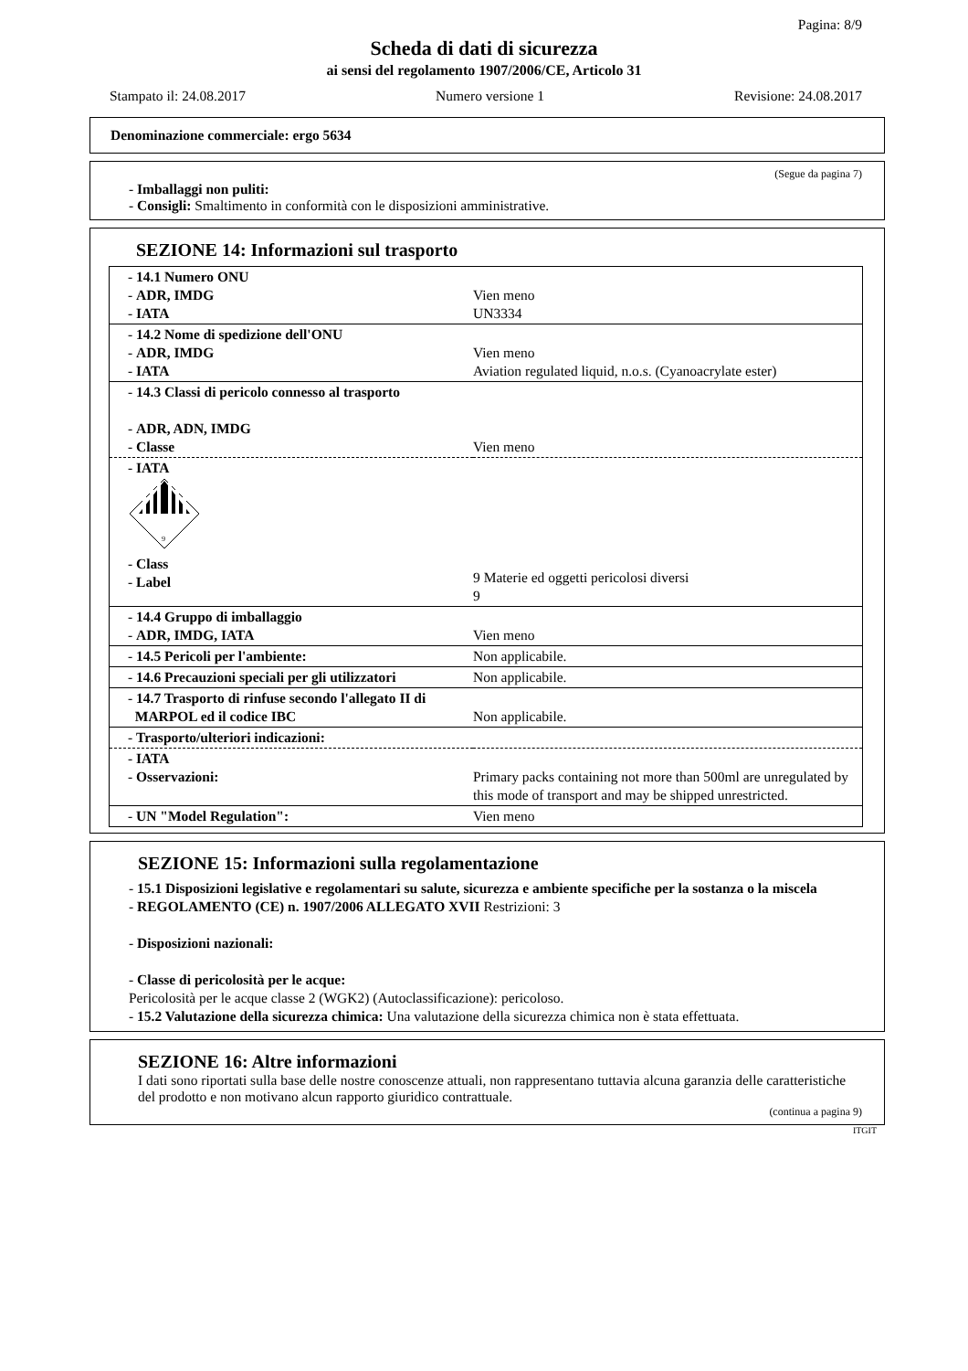Pagina: 8/9
Scheda di dati di sicurezza
ai sensi del regolamento 1907/2006/CE, Articolo 31
Stampato il: 24.08.2017 Numero versione 1 Revisione: 24.08.2017
Denominazione commerciale: ergo 5634
(Segue da pagina 7)
- Imballaggi non puliti:
- Consigli: Smaltimento in conformità con le disposizioni amministrative.
SEZIONE 14: Informazioni sul trasporto
| - 14.1 Numero ONU - ADR, IMDG - IATA | Vien meno UN3334 |
| - 14.2 Nome di spedizione dell'ONU - ADR, IMDG - IATA | Vien meno Aviation regulated liquid, n.o.s. (Cyanoacrylate ester) |
| - 14.3 Classi di pericolo connesso al trasporto - ADR, ADN, IMDG - Classe | Vien meno |
| - IATA 9 - Class - Label | 9 Materie ed oggetti pericolosi diversi 9 |
| - 14.4 Gruppo di imballaggio - ADR, IMDG, IATA | Vien meno |
| - 14.5 Pericoli per l'ambiente: | Non applicabile. |
| - 14.6 Precauzioni speciali per gli utilizzatori | Non applicabile. |
| - 14.7 Trasporto di rinfuse secondo l'allegato II di MARPOL ed il codice IBC | Non applicabile. |
| - Trasporto/ulteriori indicazioni: | |
| - IATA - Osservazioni: | Primary packs containing not more than 500ml are unregulated by this mode of transport and may be shipped unrestricted. |
| - UN "Model Regulation": | Vien meno |
SEZIONE 15: Informazioni sulla regolamentazione
- 15.1 Disposizioni legislative e regolamentari su salute, sicurezza e ambiente specifiche per la sostanza o la miscela
- REGOLAMENTO (CE) n. 1907/2006 ALLEGATO XVII Restrizioni: 3
- Disposizioni nazionali:
- Classe di pericolosità per le acque:
Pericolosità per le acque classe 2 (WGK2) (Autoclassificazione): pericoloso.
- 15.2 Valutazione della sicurezza chimica: Una valutazione della sicurezza chimica non è stata effettuata.
SEZIONE 16: Altre informazioni
I dati sono riportati sulla base delle nostre conoscenze attuali, non rappresentano tuttavia alcuna garanzia delle caratteristiche del prodotto e non motivano alcun rapporto giuridico contrattuale.
(continua a pagina 9)
ITGIT